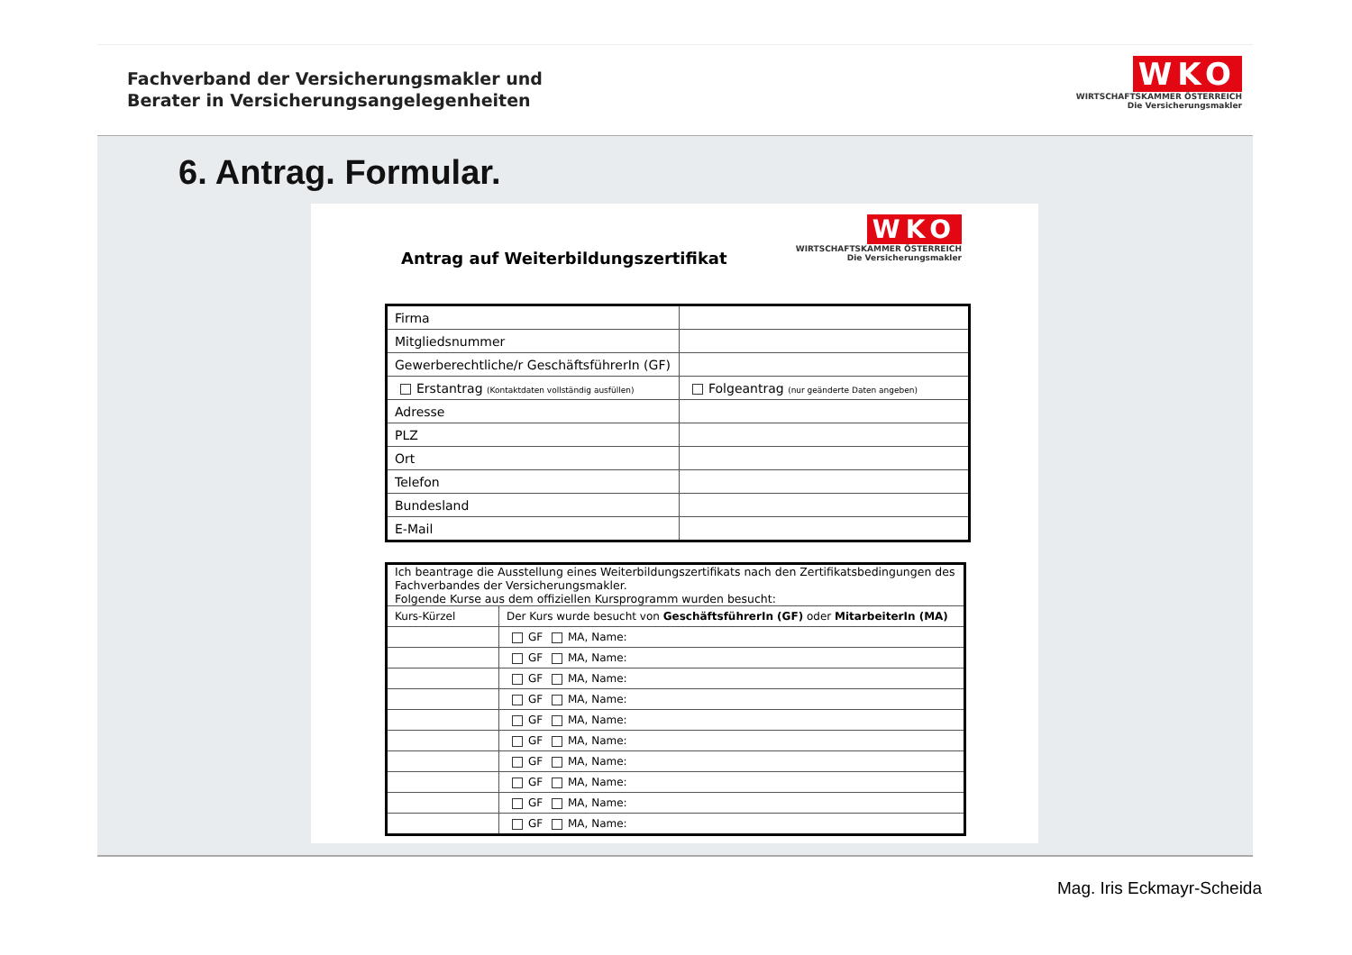Fachverband der Versicherungsmakler und
Berater in Versicherungsangelegenheiten
WKO
WIRTSCHAFTSKAMMER ÖSTERREICH
Die Versicherungsmakler
6. Antrag. Formular.
Antrag auf Weiterbildungszertifikat
WKO
WIRTSCHAFTSKAMMER ÖSTERREICH
Die Versicherungsmakler
| Firma | |
| Mitgliedsnummer | |
| Gewerberechtliche/r GeschäftsführerIn (GF) | |
| Erstantrag (Kontaktdaten vollständig ausfüllen) | Folgeantrag (nur geänderte Daten angeben) |
| Adresse | |
| PLZ | |
| Ort | |
| Telefon | |
| Bundesland | |
| E-Mail | |
| Ich beantrage die Ausstellung eines Weiterbildungszertifikats nach den Zertifikatsbedingungen des Fachverbandes der Versicherungsmakler. Folgende Kurse aus dem offiziellen Kursprogramm wurden besucht: | |
| Kurs-Kürzel | Der Kurs wurde besucht von GeschäftsführerIn (GF) oder MitarbeiterIn (MA) |
| | GF MA, Name: |
| | GF MA, Name: |
| | GF MA, Name: |
| | GF MA, Name: |
| | GF MA, Name: |
| | GF MA, Name: |
| | GF MA, Name: |
| | GF MA, Name: |
| | GF MA, Name: |
| | GF MA, Name: |
Mag. Iris Eckmayr-Scheida